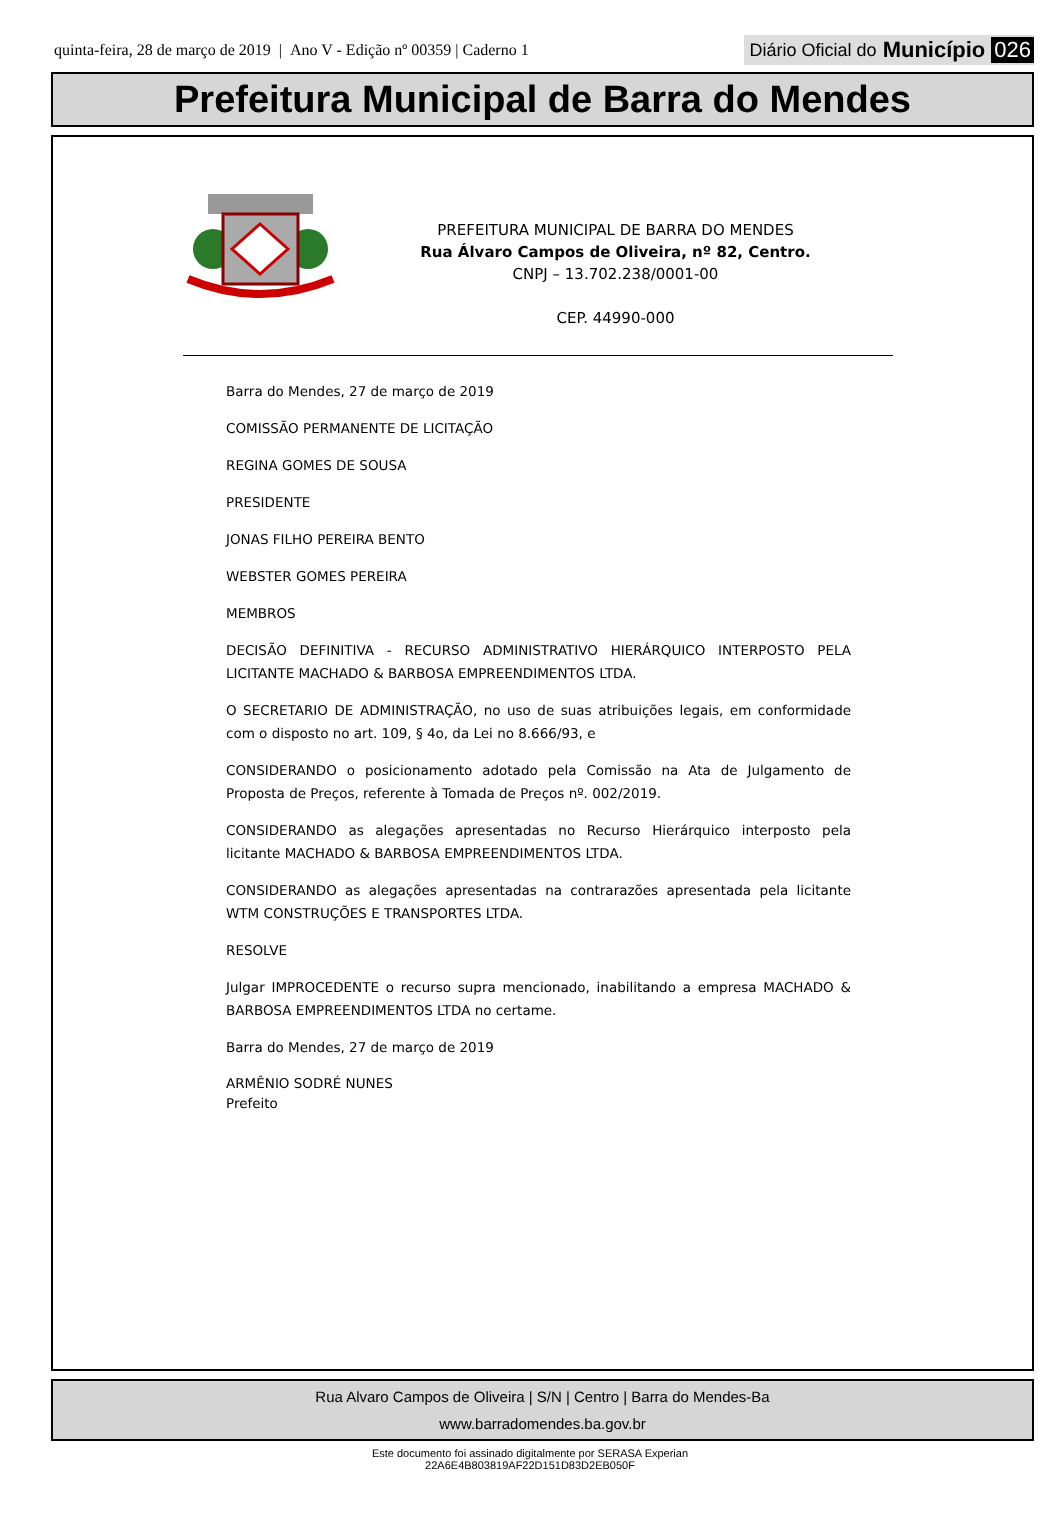quinta-feira, 28 de março de 2019 | Ano V - Edição nº 00359 | Caderno 1
Diário Oficial do Município 026
Prefeitura Municipal de Barra do Mendes
PREFEITURA MUNICIPAL DE BARRA DO MENDES
Rua Álvaro Campos de Oliveira, nº 82, Centro.
CNPJ – 13.702.238/0001-00
CEP. 44990-000
Barra do Mendes, 27 de março de 2019
COMISSÃO PERMANENTE DE LICITAÇÃO
REGINA GOMES DE SOUSA
PRESIDENTE
JONAS FILHO PEREIRA BENTO
WEBSTER GOMES PEREIRA
MEMBROS
DECISÃO DEFINITIVA - RECURSO ADMINISTRATIVO HIERÁRQUICO INTERPOSTO PELA LICITANTE MACHADO & BARBOSA EMPREENDIMENTOS LTDA.
O SECRETARIO DE ADMINISTRAÇÃO, no uso de suas atribuições legais, em conformidade com o disposto no art. 109, § 4o, da Lei no 8.666/93, e
CONSIDERANDO o posicionamento adotado pela Comissão na Ata de Julgamento de Proposta de Preços, referente à Tomada de Preços nº. 002/2019.
CONSIDERANDO as alegações apresentadas no Recurso Hierárquico interposto pela licitante MACHADO & BARBOSA EMPREENDIMENTOS LTDA.
CONSIDERANDO as alegações apresentadas na contrarazões apresentada pela licitante WTM CONSTRUÇÕES E TRANSPORTES LTDA.
RESOLVE
Julgar IMPROCEDENTE o recurso supra mencionado, inabilitando a empresa MACHADO & BARBOSA EMPREENDIMENTOS LTDA no certame.
Barra do Mendes, 27 de março de 2019
ARMÊNIO SODRÉ NUNES
Prefeito
Rua Alvaro Campos de Oliveira | S/N | Centro | Barra do Mendes-Ba
www.barradomendes.ba.gov.br
Este documento foi assinado digitalmente por SERASA Experian
22A6E4B803819AF22D151D83D2EB050F